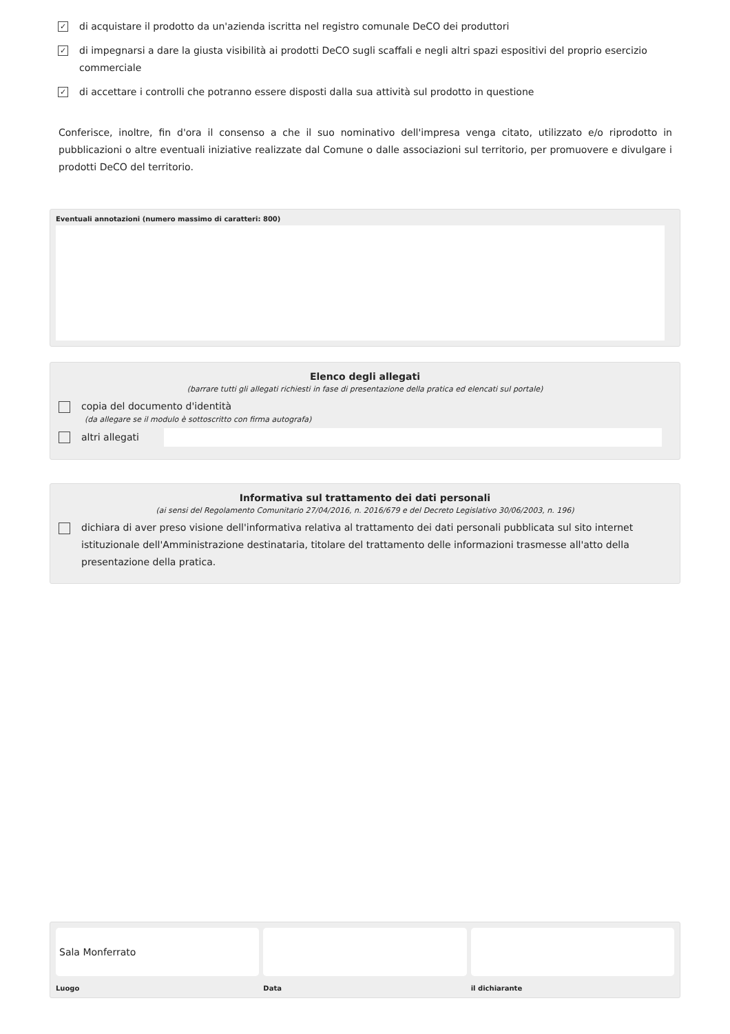✓
di acquistare il prodotto da un'azienda iscritta nel registro comunale DeCO dei produttori
✓
di impegnarsi a dare la giusta visibilità ai prodotti DeCO sugli scaffali e negli altri spazi espositivi del proprio esercizio commerciale
✓
di accettare i controlli che potranno essere disposti dalla sua attività sul prodotto in questione
Conferisce, inoltre, fin d'ora il consenso a che il suo nominativo dell'impresa venga citato, utilizzato e/o riprodotto in pubblicazioni o altre eventuali iniziative realizzate dal Comune o dalle associazioni sul territorio, per promuovere e divulgare i prodotti DeCO del territorio.
Eventuali annotazioni (numero massimo di caratteri: 800)
Elenco degli allegati
(barrare tutti gli allegati richiesti in fase di presentazione della pratica ed elencati sul portale)
copia del documento d'identità
(da allegare se il modulo è sottoscritto con firma autografa)
altri allegati
Informativa sul trattamento dei dati personali
(ai sensi del Regolamento Comunitario 27/04/2016, n. 2016/679 e del Decreto Legislativo 30/06/2003, n. 196)
dichiara di aver preso visione dell'informativa relativa al trattamento dei dati personali pubblicata sul sito internet istituzionale dell'Amministrazione destinataria, titolare del trattamento delle informazioni trasmesse all'atto della presentazione della pratica.
Sala Monferrato
Luogo
Data il dichiarante